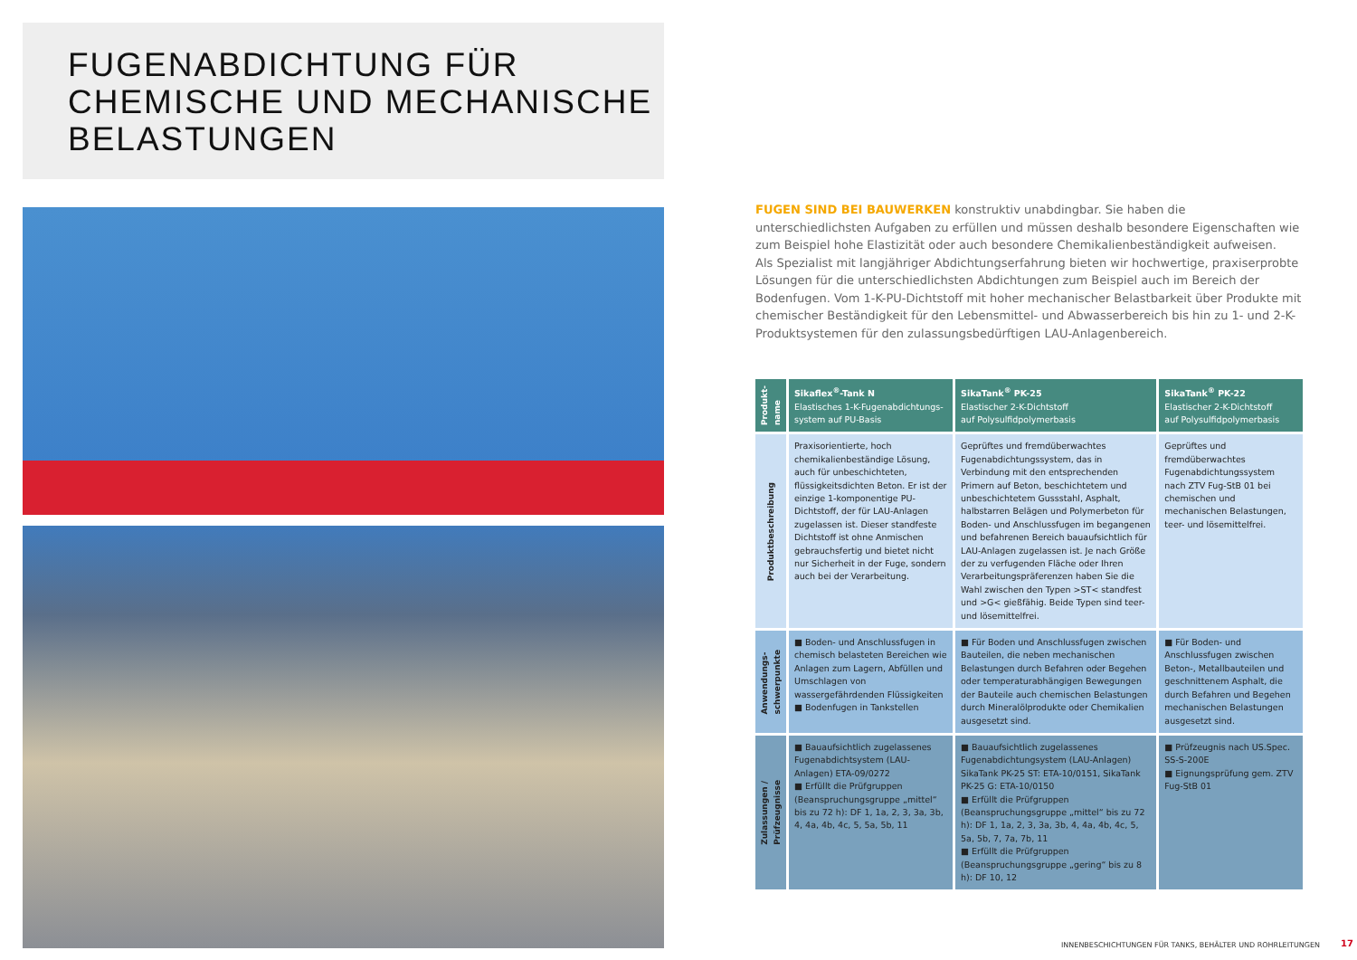FUGENABDICHTUNG FÜR
CHEMISCHE UND MECHANISCHE
BELASTUNGEN
FUGEN SIND BEI BAUWERKEN konstruktiv unabdingbar. Sie haben die unterschiedlichsten Aufgaben zu erfüllen und müssen deshalb besondere Eigenschaften wie zum Beispiel hohe Elastizität oder auch besondere Chemikalienbeständigkeit aufweisen.
Als Spezialist mit langjähriger Abdichtungserfahrung bieten wir hochwertige, praxiserprobte Lösungen für die unterschiedlichsten Abdichtungen zum Beispiel auch im Bereich der Bodenfugen. Vom 1-K-PU-Dichtstoff mit hoher mechanischer Belastbarkeit über Produkte mit chemischer Beständigkeit für den Lebensmittel- und Abwasserbereich bis hin zu 1- und 2-K-Produktsystemen für den zulassungsbedürftigen LAU-Anlagenbereich.
| Produkt- name | Sikaflex<sup>®</sup>-Tank N Elastisches 1-K-Fugenabdichtungs-system auf PU-Basis | SikaTank<sup>®</sup> PK-25 Elastischer 2-K-Dichtstoff auf Polysulfidpolymerbasis | SikaTank<sup>®</sup> PK-22 Elastischer 2-K-Dichtstoff auf Polysulfidpolymerbasis |
| Produktbeschreibung | Praxisorientierte, hoch chemikalienbeständige Lösung, auch für unbeschichteten, flüssigkeitsdichten Beton. Er ist der einzige 1-komponentige PU-Dichtstoff, der für LAU-Anlagen zugelassen ist. Dieser standfeste Dichtstoff ist ohne Anmischen gebrauchsfertig und bietet nicht nur Sicherheit in der Fuge, sondern auch bei der Verarbeitung. | Geprüftes und fremdüberwachtes Fugenabdichtungssystem, das in Verbindung mit den entsprechenden Primern auf Beton, beschichtetem und unbeschichtetem Gussstahl, Asphalt, halbstarren Belägen und Polymerbeton für Boden- und Anschlussfugen im begangenen und befahrenen Bereich bauaufsichtlich für LAU-Anlagen zugelassen ist. Je nach Größe der zu verfugenden Fläche oder Ihren Verarbeitungspräferenzen haben Sie die Wahl zwischen den Typen >ST< standfest und >G< gießfähig. Beide Typen sind teer- und lösemittelfrei. | Geprüftes und fremdüberwachtes Fugenabdichtungssystem nach ZTV Fug-StB 01 bei chemischen und mechanischen Belastungen, teer- und lösemittelfrei. |
| Anwendungs- schwerpunkte | ■ Boden- und Anschlussfugen in chemisch belasteten Bereichen wie Anlagen zum Lagern, Abfüllen und Umschlagen von wassergefährdenden Flüssigkeiten ■ Bodenfugen in Tankstellen | ■ Für Boden und Anschlussfugen zwischen Bauteilen, die neben mechanischen Belastungen durch Befahren oder Begehen oder temperaturabhängigen Bewegungen der Bauteile auch chemischen Belastungen durch Mineralölprodukte oder Chemikalien ausgesetzt sind. | ■ Für Boden- und Anschlussfugen zwischen Beton-, Metallbauteilen und geschnittenem Asphalt, die durch Befahren und Begehen mechanischen Belastungen ausgesetzt sind. |
| Zulassungen / Prüfzeugnisse | ■ Bauaufsichtlich zugelassenes Fugenabdichtsystem (LAU-Anlagen) ETA-09/0272 ■ Erfüllt die Prüfgruppen (Beanspruchungsgruppe „mittel“ bis zu 72 h): DF 1, 1a, 2, 3, 3a, 3b, 4, 4a, 4b, 4c, 5, 5a, 5b, 11 | ■ Bauaufsichtlich zugelassenes Fugenabdichtungsystem (LAU-Anlagen) SikaTank PK-25 ST: ETA-10/0151, SikaTank PK-25 G: ETA-10/0150 ■ Erfüllt die Prüfgruppen (Beanspruchungsgruppe „mittel“ bis zu 72 h): DF 1, 1a, 2, 3, 3a, 3b, 4, 4a, 4b, 4c, 5, 5a, 5b, 7, 7a, 7b, 11 ■ Erfüllt die Prüfgruppen (Beanspruchungsgruppe „gering“ bis zu 8 h): DF 10, 12 | ■ Prüfzeugnis nach US.Spec. SS-S-200E ■ Eignungsprüfung gem. ZTV Fug-StB 01 |
INNENBESCHICHTUNGEN FÜR TANKS, BEHÄLTER UND ROHRLEITUNGEN
17